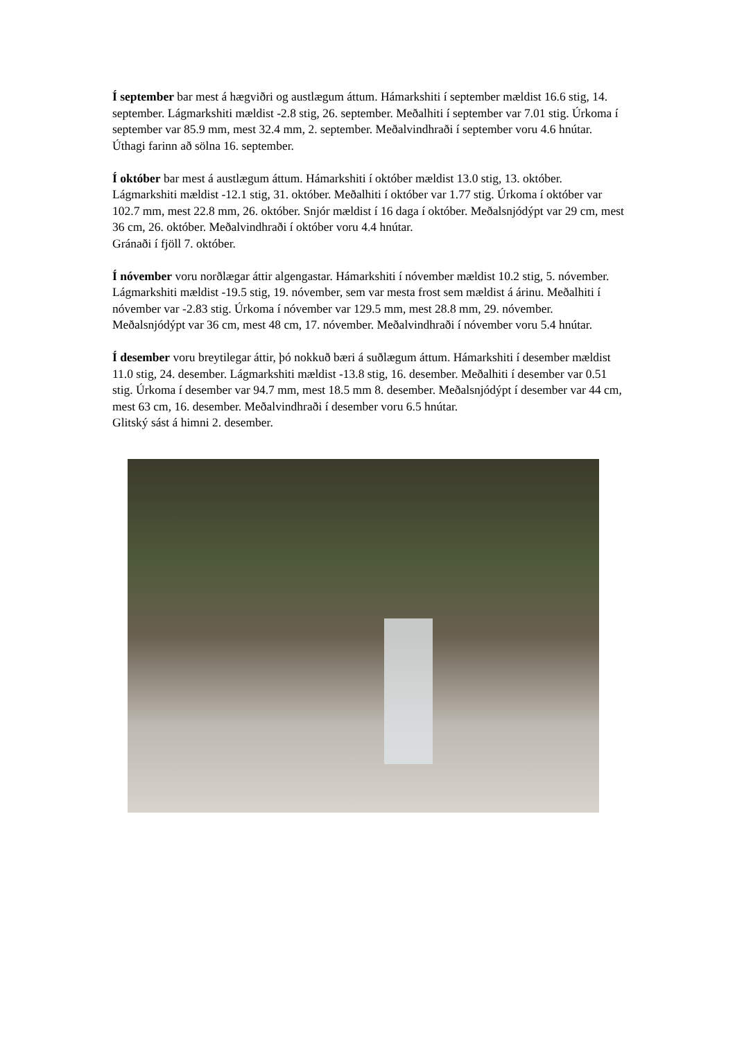Í september bar mest á hægviðri og austlægum áttum. Hámarkshiti í september mældist 16.6 stig, 14. september. Lágmarkshiti mældist -2.8 stig, 26. september. Meðalhiti í september var 7.01 stig. Úrkoma í september var 85.9 mm, mest 32.4 mm, 2. september. Meðalvindhraði í september voru 4.6 hnútar.
Úthagi farinn að sölna 16. september.
Í október bar mest á austlægum áttum. Hámarkshiti í október mældist 13.0 stig, 13. október. Lágmarkshiti mældist -12.1 stig, 31. október. Meðalhiti í október var 1.77 stig. Úrkoma í október var 102.7 mm, mest 22.8 mm, 26. október. Snjór mældist í 16 daga í október. Meðalsnjódýpt var 29 cm, mest 36 cm, 26. október. Meðalvindhraði í október voru 4.4 hnútar.
Gránaði í fjöll 7. október.
Í nóvember voru norðlægar áttir algengastar. Hámarkshiti í nóvember mældist 10.2 stig, 5. nóvember. Lágmarkshiti mældist -19.5 stig, 19. nóvember, sem var mesta frost sem mældist á árinu. Meðalhiti í nóvember var -2.83 stig. Úrkoma í nóvember var 129.5 mm, mest 28.8 mm, 29. nóvember. Meðalsnjódýpt var 36 cm, mest 48 cm, 17. nóvember. Meðalvindhraði í nóvember voru 5.4 hnútar.
Í desember voru breytilegar áttir, þó nokkuð bæri á suðlægum áttum. Hámarkshiti í desember mældist 11.0 stig, 24. desember. Lágmarkshiti mældist -13.8 stig, 16. desember. Meðalhiti í desember var 0.51 stig. Úrkoma í desember var 94.7 mm, mest 18.5 mm 8. desember. Meðalsnjódýpt í desember var 44 cm, mest 63 cm, 16. desember. Meðalvindhraði í desember voru 6.5 hnútar.
Glitský sást á himni 2. desember.